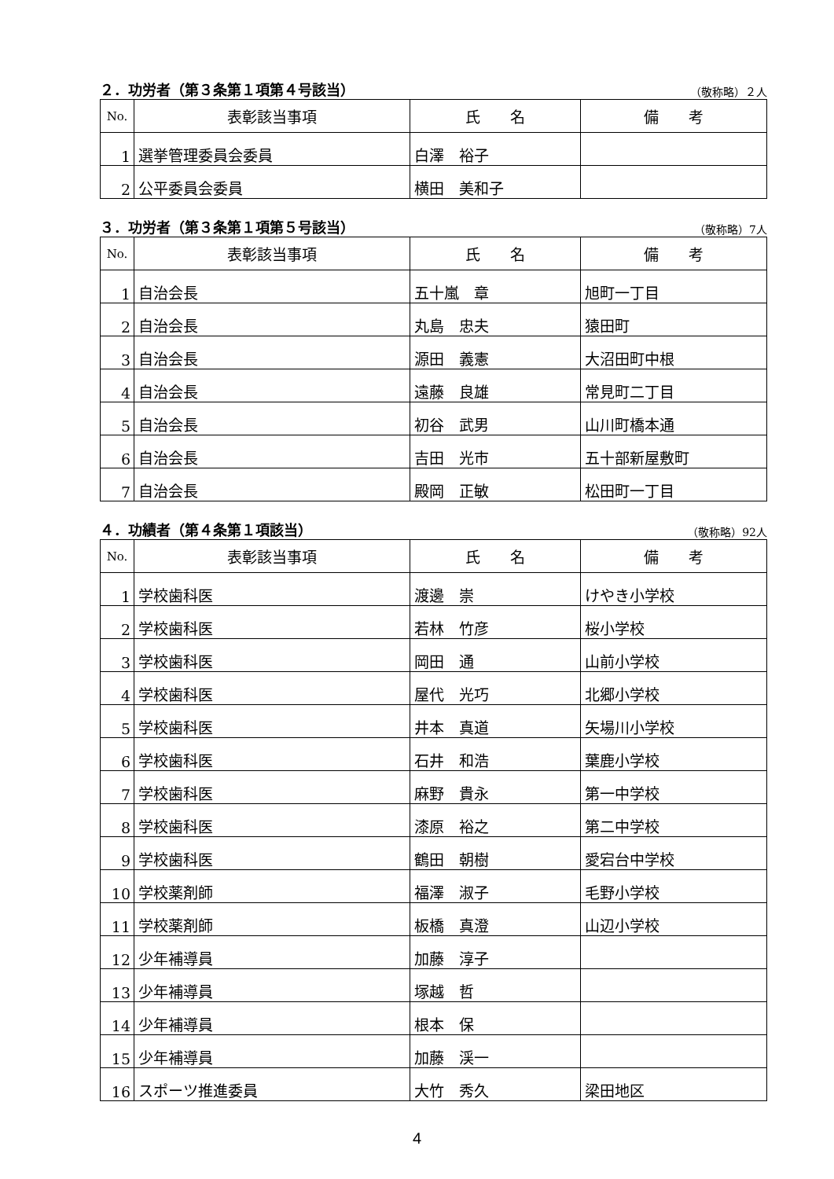２．功労者（第３条第１項第４号該当） （敬称略）２人
| No. | 表彰該当事項 | 氏 名 | 備 考 |
| --- | --- | --- | --- |
| 1 | 選挙管理委員会委員 | 白澤 裕子 | |
| 2 | 公平委員会委員 | 横田 美和子 | |
３．功労者（第３条第１項第５号該当） （敬称略）7人
| No. | 表彰該当事項 | 氏 名 | 備 考 |
| --- | --- | --- | --- |
| 1 | 自治会長 | 五十嵐 章 | 旭町一丁目 |
| 2 | 自治会長 | 丸島 忠夫 | 猿田町 |
| 3 | 自治会長 | 源田 義憲 | 大沼田町中根 |
| 4 | 自治会長 | 遠藤 良雄 | 常見町二丁目 |
| 5 | 自治会長 | 初谷 武男 | 山川町橋本通 |
| 6 | 自治会長 | 吉田 光市 | 五十部新屋敷町 |
| 7 | 自治会長 | 殿岡 正敏 | 松田町一丁目 |
４．功績者（第４条第１項該当） （敬称略）92人
| No. | 表彰該当事項 | 氏 名 | 備 考 |
| --- | --- | --- | --- |
| 1 | 学校歯科医 | 渡邊 崇 | けやき小学校 |
| 2 | 学校歯科医 | 若林 竹彦 | 桜小学校 |
| 3 | 学校歯科医 | 岡田 通 | 山前小学校 |
| 4 | 学校歯科医 | 屋代 光巧 | 北郷小学校 |
| 5 | 学校歯科医 | 井本 真道 | 矢場川小学校 |
| 6 | 学校歯科医 | 石井 和浩 | 葉鹿小学校 |
| 7 | 学校歯科医 | 麻野 貴永 | 第一中学校 |
| 8 | 学校歯科医 | 漆原 裕之 | 第二中学校 |
| 9 | 学校歯科医 | 鶴田 朝樹 | 愛宕台中学校 |
| 10 | 学校薬剤師 | 福澤 淑子 | 毛野小学校 |
| 11 | 学校薬剤師 | 板橋 真澄 | 山辺小学校 |
| 12 | 少年補導員 | 加藤 淳子 | |
| 13 | 少年補導員 | 塚越 哲 | |
| 14 | 少年補導員 | 根本 保 | |
| 15 | 少年補導員 | 加藤 渓一 | |
| 16 | スポーツ推進委員 | 大竹 秀久 | 梁田地区 |
4